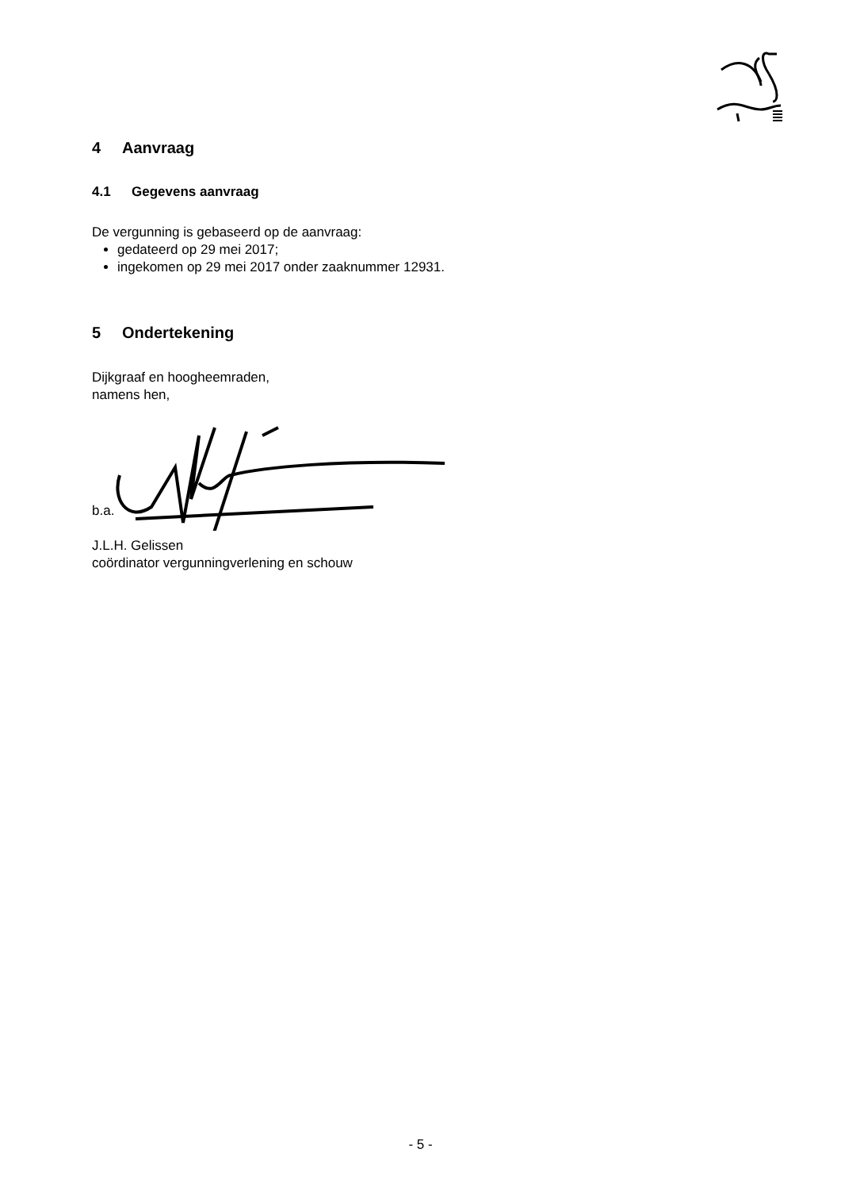4 Aanvraag
4.1 Gegevens aanvraag
De vergunning is gebaseerd op de aanvraag:
gedateerd op 29 mei 2017;
ingekomen op 29 mei 2017 onder zaaknummer 12931.
5 Ondertekening
Dijkgraaf en hoogheemraden,
namens hen,
b.a.
J.L.H. Gelissen
coördinator vergunningverlening en schouw
- 5 -